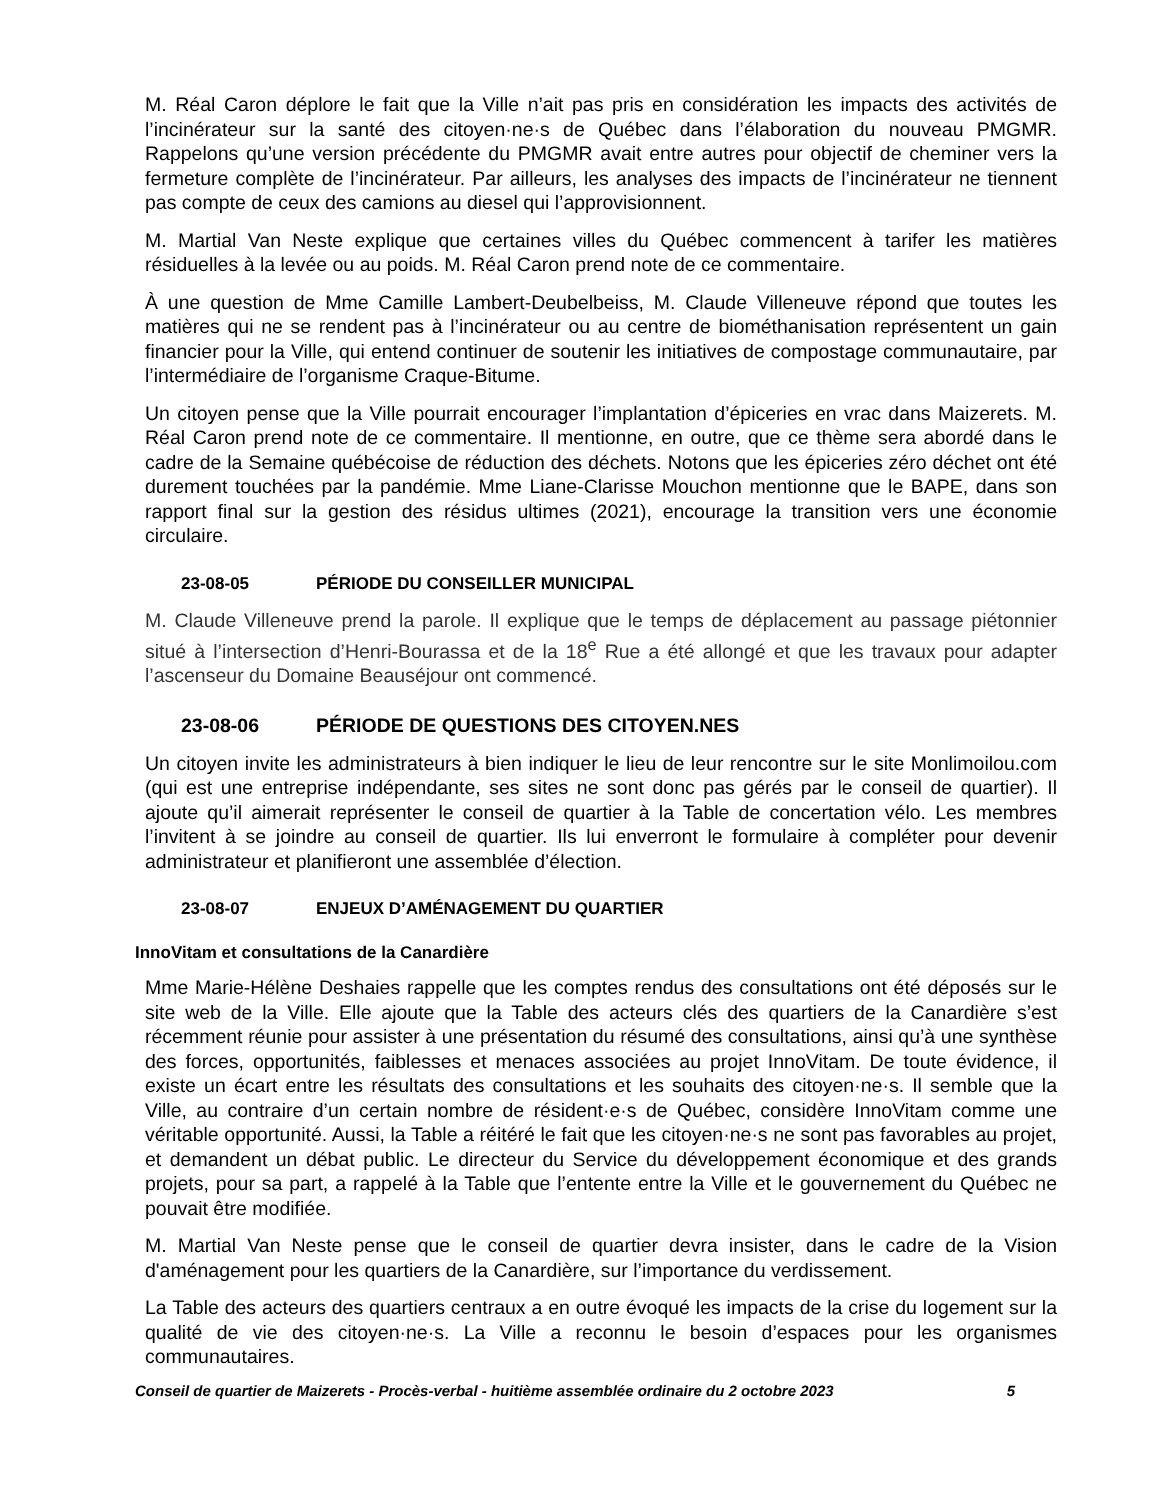M. Réal Caron déplore le fait que la Ville n’ait pas pris en considération les impacts des activités de l’incinérateur sur la santé des citoyen·ne·s de Québec dans l’élaboration du nouveau PMGMR. Rappelons qu’une version précédente du PMGMR avait entre autres pour objectif de cheminer vers la fermeture complète de l’incinérateur. Par ailleurs, les analyses des impacts de l’incinérateur ne tiennent pas compte de ceux des camions au diesel qui l’approvisionnent.
M. Martial Van Neste explique que certaines villes du Québec commencent à tarifer les matières résiduelles à la levée ou au poids. M. Réal Caron prend note de ce commentaire.
À une question de Mme Camille Lambert-Deubelbeiss, M. Claude Villeneuve répond que toutes les matières qui ne se rendent pas à l’incinérateur ou au centre de biométhanisation représentent un gain financier pour la Ville, qui entend continuer de soutenir les initiatives de compostage communautaire, par l’intermédiaire de l’organisme Craque-Bitume.
Un citoyen pense que la Ville pourrait encourager l’implantation d’épiceries en vrac dans Maizerets. M. Réal Caron prend note de ce commentaire. Il mentionne, en outre, que ce thème sera abordé dans le cadre de la Semaine québécoise de réduction des déchets. Notons que les épiceries zéro déchet ont été durement touchées par la pandémie. Mme Liane-Clarisse Mouchon mentionne que le BAPE, dans son rapport final sur la gestion des résidus ultimes (2021), encourage la transition vers une économie circulaire.
23-08-05 PÉRIODE DU CONSEILLER MUNICIPAL
M. Claude Villeneuve prend la parole. Il explique que le temps de déplacement au passage piétonnier situé à l’intersection d’Henri-Bourassa et de la 18<sup>e</sup> Rue a été allongé et que les travaux pour adapter l’ascenseur du Domaine Beauséjour ont commencé.
23-08-06 PÉRIODE DE QUESTIONS DES CITOYEN.NES
Un citoyen invite les administrateurs à bien indiquer le lieu de leur rencontre sur le site Monlimoilou.com (qui est une entreprise indépendante, ses sites ne sont donc pas gérés par le conseil de quartier). Il ajoute qu’il aimerait représenter le conseil de quartier à la Table de concertation vélo. Les membres l’invitent à se joindre au conseil de quartier. Ils lui enverront le formulaire à compléter pour devenir administrateur et planifieront une assemblée d’élection.
23-08-07 ENJEUX D’AMÉNAGEMENT DU QUARTIER
InnoVitam et consultations de la Canardière
Mme Marie-Hélène Deshaies rappelle que les comptes rendus des consultations ont été déposés sur le site web de la Ville. Elle ajoute que la Table des acteurs clés des quartiers de la Canardière s’est récemment réunie pour assister à une présentation du résumé des consultations, ainsi qu’à une synthèse des forces, opportunités, faiblesses et menaces associées au projet InnoVitam. De toute évidence, il existe un écart entre les résultats des consultations et les souhaits des citoyen·ne·s. Il semble que la Ville, au contraire d’un certain nombre de résident·e·s de Québec, considère InnoVitam comme une véritable opportunité. Aussi, la Table a réitéré le fait que les citoyen·ne·s ne sont pas favorables au projet, et demandent un débat public. Le directeur du Service du développement économique et des grands projets, pour sa part, a rappelé à la Table que l’entente entre la Ville et le gouvernement du Québec ne pouvait être modifiée.
M. Martial Van Neste pense que le conseil de quartier devra insister, dans le cadre de la Vision d'aménagement pour les quartiers de la Canardière, sur l’importance du verdissement.
La Table des acteurs des quartiers centraux a en outre évoqué les impacts de la crise du logement sur la qualité de vie des citoyen·ne·s. La Ville a reconnu le besoin d’espaces pour les organismes communautaires.
Conseil de quartier de Maizerets - Procès-verbal - huitième assemblée ordinaire du 2 octobre 2023 5